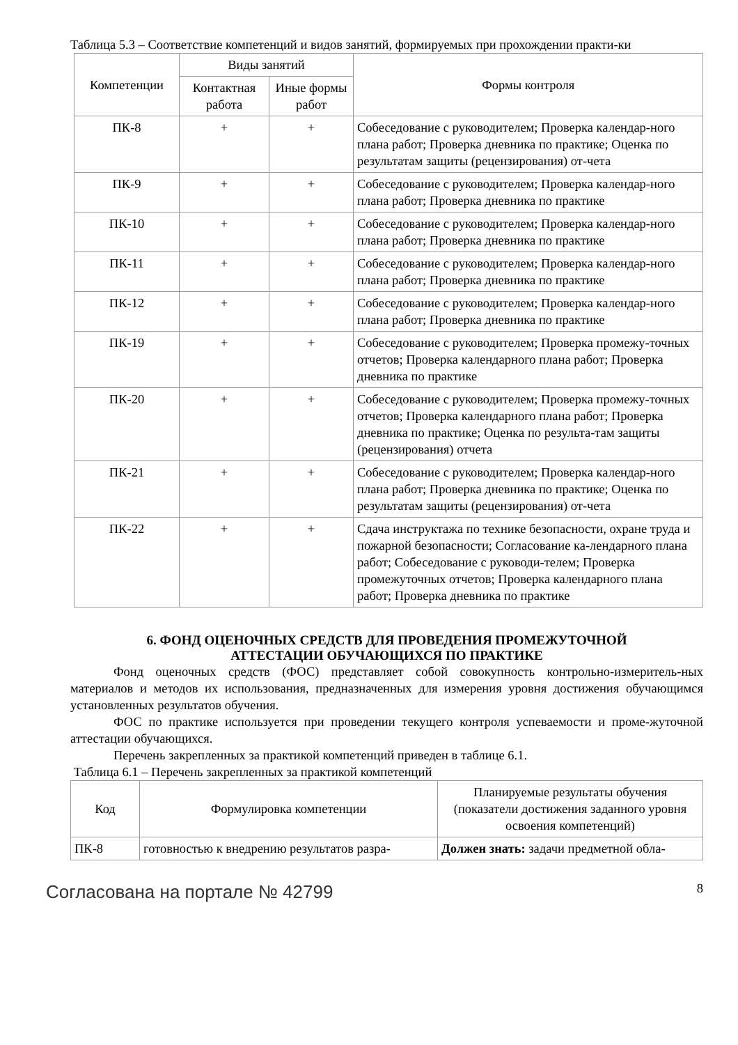Таблица 5.3 – Соответствие компетенций и видов занятий, формируемых при прохождении практи-ки
| Компетенции | Виды занятий | | Формы контроля |
| --- | --- | --- | --- |
| | Контактная работа | Иные формы работ | |
| ПК-8 | + | + | Собеседование с руководителем; Проверка календар-ного плана работ; Проверка дневника по практике; Оценка по результатам защиты (рецензирования) от-чета |
| ПК-9 | + | + | Собеседование с руководителем; Проверка календар-ного плана работ; Проверка дневника по практике |
| ПК-10 | + | + | Собеседование с руководителем; Проверка календар-ного плана работ; Проверка дневника по практике |
| ПК-11 | + | + | Собеседование с руководителем; Проверка календар-ного плана работ; Проверка дневника по практике |
| ПК-12 | + | + | Собеседование с руководителем; Проверка календар-ного плана работ; Проверка дневника по практике |
| ПК-19 | + | + | Собеседование с руководителем; Проверка промежу-точных отчетов; Проверка календарного плана работ; Проверка дневника по практике |
| ПК-20 | + | + | Собеседование с руководителем; Проверка промежу-точных отчетов; Проверка календарного плана работ; Проверка дневника по практике; Оценка по результа-там защиты (рецензирования) отчета |
| ПК-21 | + | + | Собеседование с руководителем; Проверка календар-ного плана работ; Проверка дневника по практике; Оценка по результатам защиты (рецензирования) от-чета |
| ПК-22 | + | + | Сдача инструктажа по технике безопасности, охране труда и пожарной безопасности; Согласование ка-лендарного плана работ; Собеседование с руководи-телем; Проверка промежуточных отчетов; Проверка календарного плана работ; Проверка дневника по практике |
6. ФОНД ОЦЕНОЧНЫХ СРЕДСТВ ДЛЯ ПРОВЕДЕНИЯ ПРОМЕЖУТОЧНОЙ
АТТЕСТАЦИИ ОБУЧАЮЩИХСЯ ПО ПРАКТИКЕ
Фонд оценочных средств (ФОС) представляет собой совокупность контрольно-измеритель-ных материалов и методов их использования, предназначенных для измерения уровня достижения обучающимся установленных результатов обучения.
ФОС по практике используется при проведении текущего контроля успеваемости и проме-жуточной аттестации обучающихся.
Перечень закрепленных за практикой компетенций приведен в таблице 6.1.
Таблица 6.1 – Перечень закрепленных за практикой компетенций
| Код | Формулировка компетенции | Планируемые результаты обучения (показатели достижения заданного уровня освоения компетенций) |
| --- | --- | --- |
| ПК-8 | готовностью к внедрению результатов разра- | Должен знать: задачи предметной обла- |
Согласована на портале № 42799 8